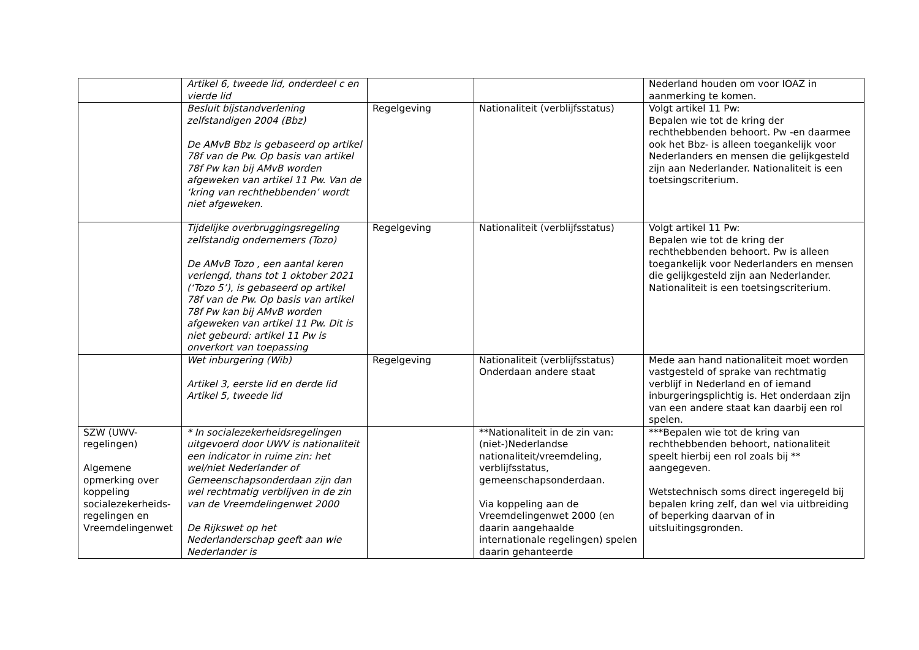| | Artikel 6, tweede lid, onderdeel c en vierde lid | | | Nederland houden om voor IOAZ in aanmerking te komen. |
| | Besluit bijstandverlening zelfstandigen 2004 (Bbz) De AMvB Bbz is gebaseerd op artikel 78f van de Pw. Op basis van artikel 78f Pw kan bij AMvB worden afgeweken van artikel 11 Pw. Van de ‘kring van rechthebbenden’ wordt niet afgeweken. | Regelgeving | Nationaliteit (verblijfsstatus) | Volgt artikel 11 Pw: Bepalen wie tot de kring der rechthebbenden behoort. Pw -en daarmee ook het Bbz- is alleen toegankelijk voor Nederlanders en mensen die gelijkgesteld zijn aan Nederlander. Nationaliteit is een toetsingscriterium. |
| | Tijdelijke overbruggingsregeling zelfstandig ondernemers (Tozo) De AMvB Tozo , een aantal keren verlengd, thans tot 1 oktober 2021 (‘Tozo 5’), is gebaseerd op artikel 78f van de Pw. Op basis van artikel 78f Pw kan bij AMvB worden afgeweken van artikel 11 Pw. Dit is niet gebeurd: artikel 11 Pw is onverkort van toepassing | Regelgeving | Nationaliteit (verblijfsstatus) | Volgt artikel 11 Pw: Bepalen wie tot de kring der rechthebbenden behoort. Pw is alleen toegankelijk voor Nederlanders en mensen die gelijkgesteld zijn aan Nederlander. Nationaliteit is een toetsingscriterium. |
| | Wet inburgering (Wib) Artikel 3, eerste lid en derde lid Artikel 5, tweede lid | Regelgeving | Nationaliteit (verblijfsstatus) Onderdaan andere staat | Mede aan hand nationaliteit moet worden vastgesteld of sprake van rechtmatig verblijf in Nederland en of iemand inburgeringsplichtig is. Het onderdaan zijn van een andere staat kan daarbij een rol spelen. |
| SZW (UWV-regelingen) Algemene opmerking over koppeling socialezekerheids-regelingen en Vreemdelingenwet | * In socialezekerheidsregelingen uitgevoerd door UWV is nationaliteit een indicator in ruime zin: het wel/niet Nederlander of Gemeenschapsonderdaan zijn dan wel rechtmatig verblijven in de zin van de Vreemdelingenwet 2000 De Rijkswet op het Nederlanderschap geeft aan wie Nederlander is | | **Nationaliteit in de zin van: (niet-)Nederlandse nationaliteit/vreemdeling, verblijfsstatus, gemeenschapsonderdaan. Via koppeling aan de Vreemdelingenwet 2000 (en daarin aangehaalde internationale regelingen) spelen daarin gehanteerde | ***Bepalen wie tot de kring van rechthebbenden behoort, nationaliteit speelt hierbij een rol zoals bij ** aangegeven. Wetstechnisch soms direct ingeregeld bij bepalen kring zelf, dan wel via uitbreiding of beperking daarvan of in uitsluitingsgronden. |